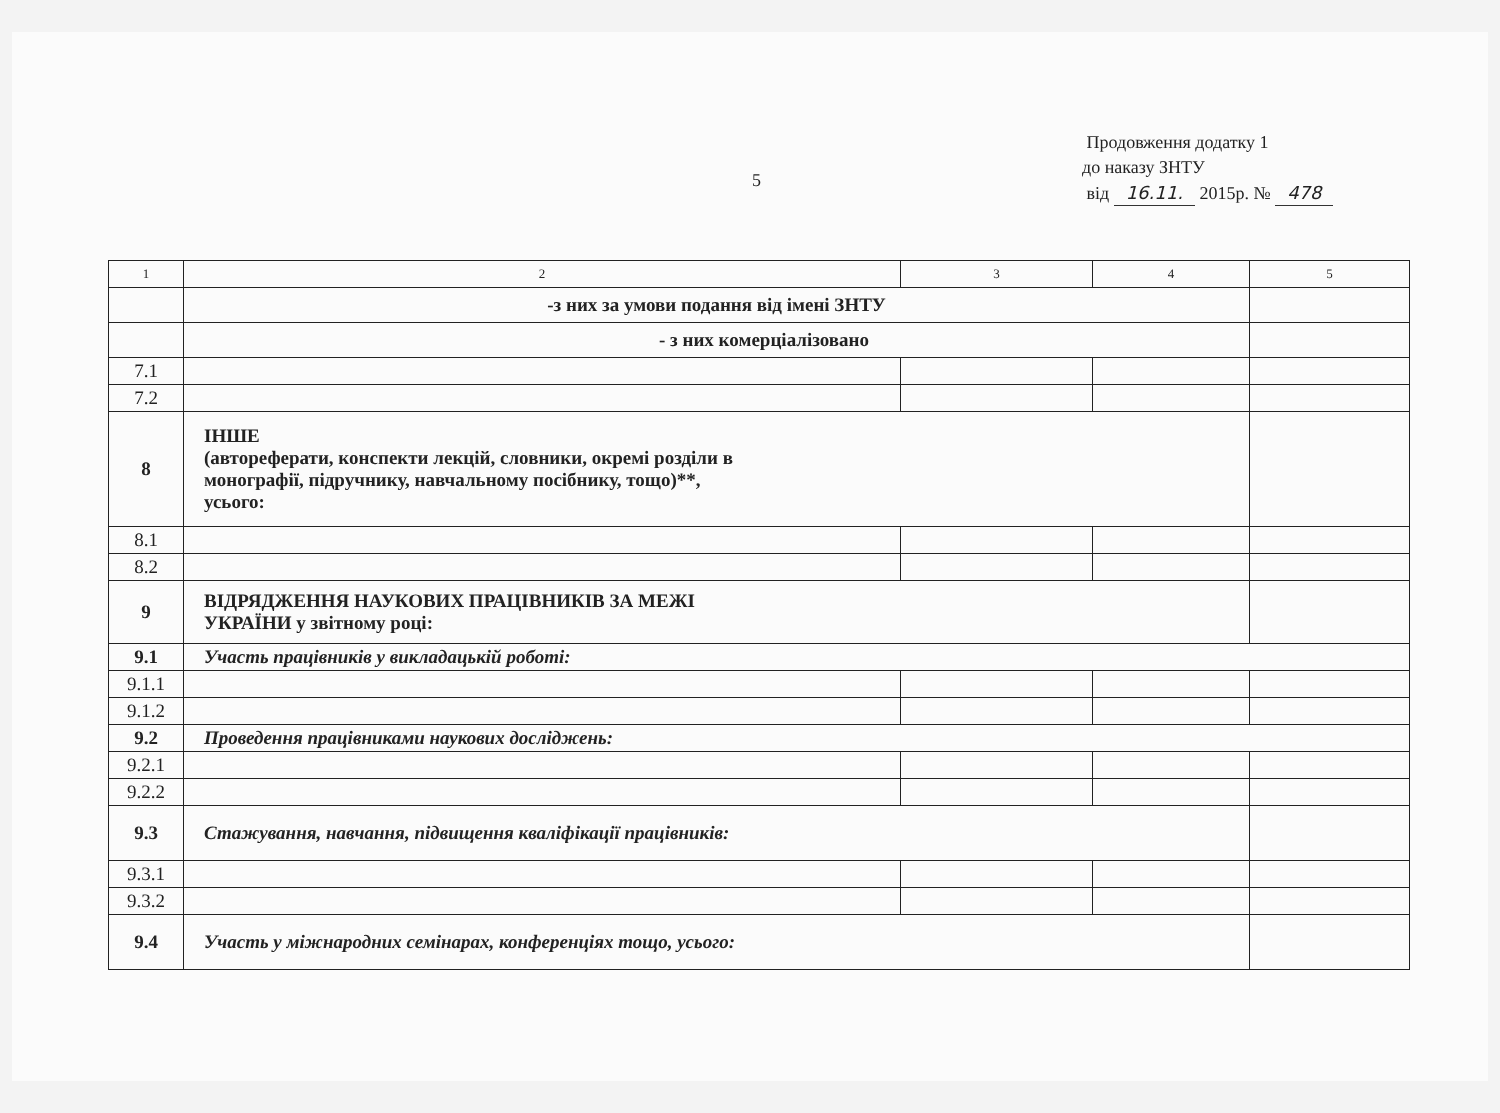5
Продовження додатку 1
до наказу ЗНТУ
від 16.11. 2015р. № 478
| 1 | 2 | 3 | 4 | 5 |
| | -з них за умови подання від імені ЗНТУ | | | |
| | - з них комерціалізовано | | | |
| 7.1 | | | | |
| 7.2 | | | | |
| 8 | ІНШЕ (автореферати, конспекти лекцій, словники, окремі розділи в монографії, підручнику, навчальному посібнику, тощо)**, усього: | | | |
| 8.1 | | | | |
| 8.2 | | | | |
| 9 | ВІДРЯДЖЕННЯ НАУКОВИХ ПРАЦІВНИКІВ ЗА МЕЖІ УКРАЇНИ у звітному році: | | | |
| 9.1 | Участь працівників у викладацькій роботі: | | | |
| 9.1.1 | | | | |
| 9.1.2 | | | | |
| 9.2 | Проведення працівниками наукових досліджень: | | | |
| 9.2.1 | | | | |
| 9.2.2 | | | | |
| 9.3 | Стажування, навчання, підвищення кваліфікації працівників: | | | |
| 9.3.1 | | | | |
| 9.3.2 | | | | |
| 9.4 | Участь у міжнародних семінарах, конференціях тощо, усього: | | | |